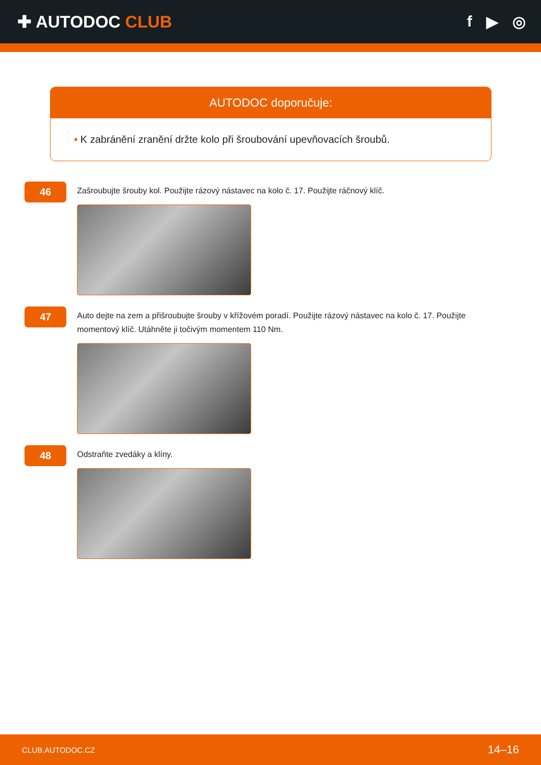✚ AUTODOC CLUB f ▶ ◎
AUTODOC doporučuje:
• K zabránění zranění držte kolo při šroubování upevňovacích šroubů.
46
Zašroubujte šrouby kol. Použijte rázový nástavec na kolo č. 17. Použijte ráčnový klíč.
47
Auto dejte na zem a přišroubujte šrouby v křížovém poradí. Použijte rázový nástavec na kolo č. 17. Použijte momentový klíč. Utáhněte ji točivým momentem 110 Nm.
48
Odstraňte zvedáky a klíny.
CLUB.AUTODOC.CZ 14–16